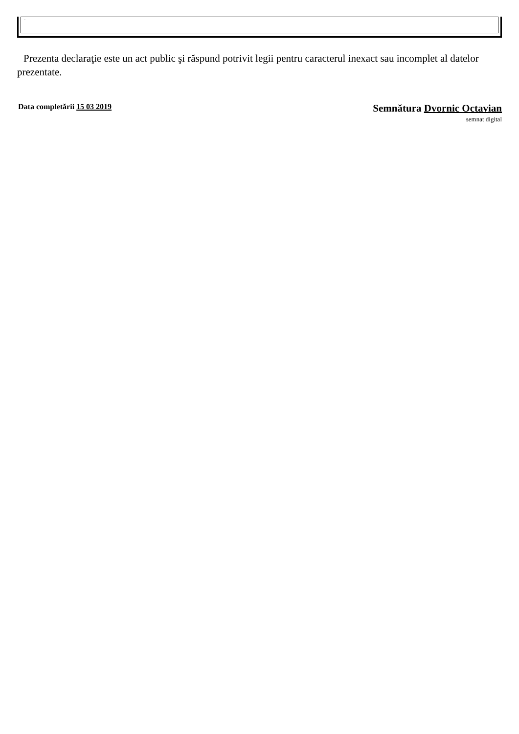–
Prezenta declaraţie este un act public şi răspund potrivit legii pentru caracterul inexact sau incomplet al datelor prezentate.
Data completării 15 03 2019
Semnătura Dvornic Octavian
semnat digital